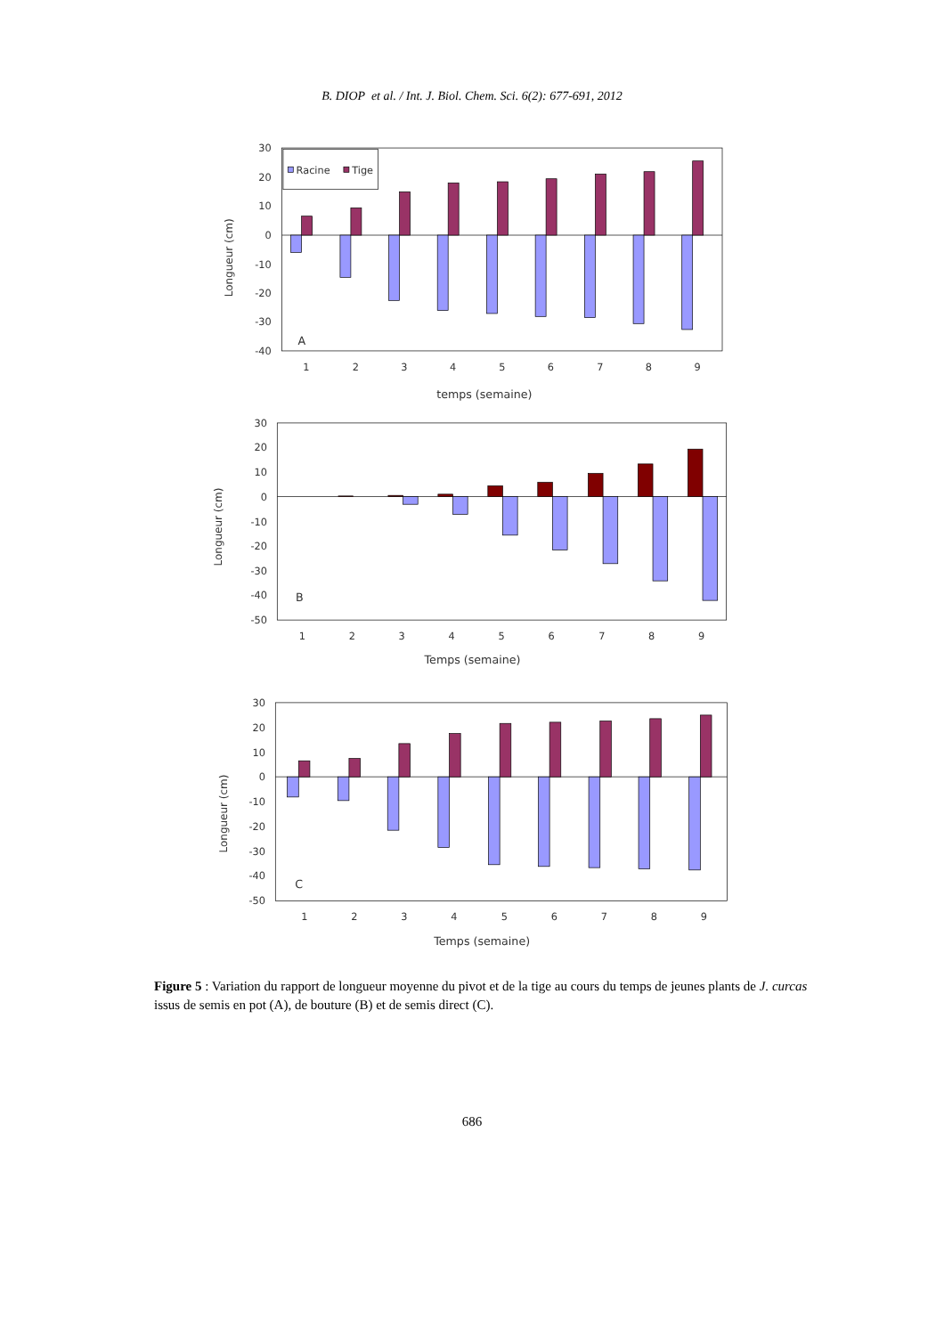B. DIOP et al. / Int. J. Biol. Chem. Sci. 6(2): 677-691, 2012
Racine
Tige
Longueur (cm)
30
20
10
0
-10
-20
-30
-40
A
1
2
3
4
5
6
7
8
9
temps (semaine)
Longueur (cm)
30
20
10
0
-10
-20
-30
-40
-50
B
1
2
3
4
5
6
7
8
9
Temps (semaine)
Longueur (cm)
30
20
10
0
-10
-20
-30
-40
-50
C
1
2
3
4
5
6
7
8
9
Temps (semaine)
Figure 5 : Variation du rapport de longueur moyenne du pivot et de la tige au cours du temps de jeunes plants de J. curcas issus de semis en pot (A), de bouture (B) et de semis direct (C).
686